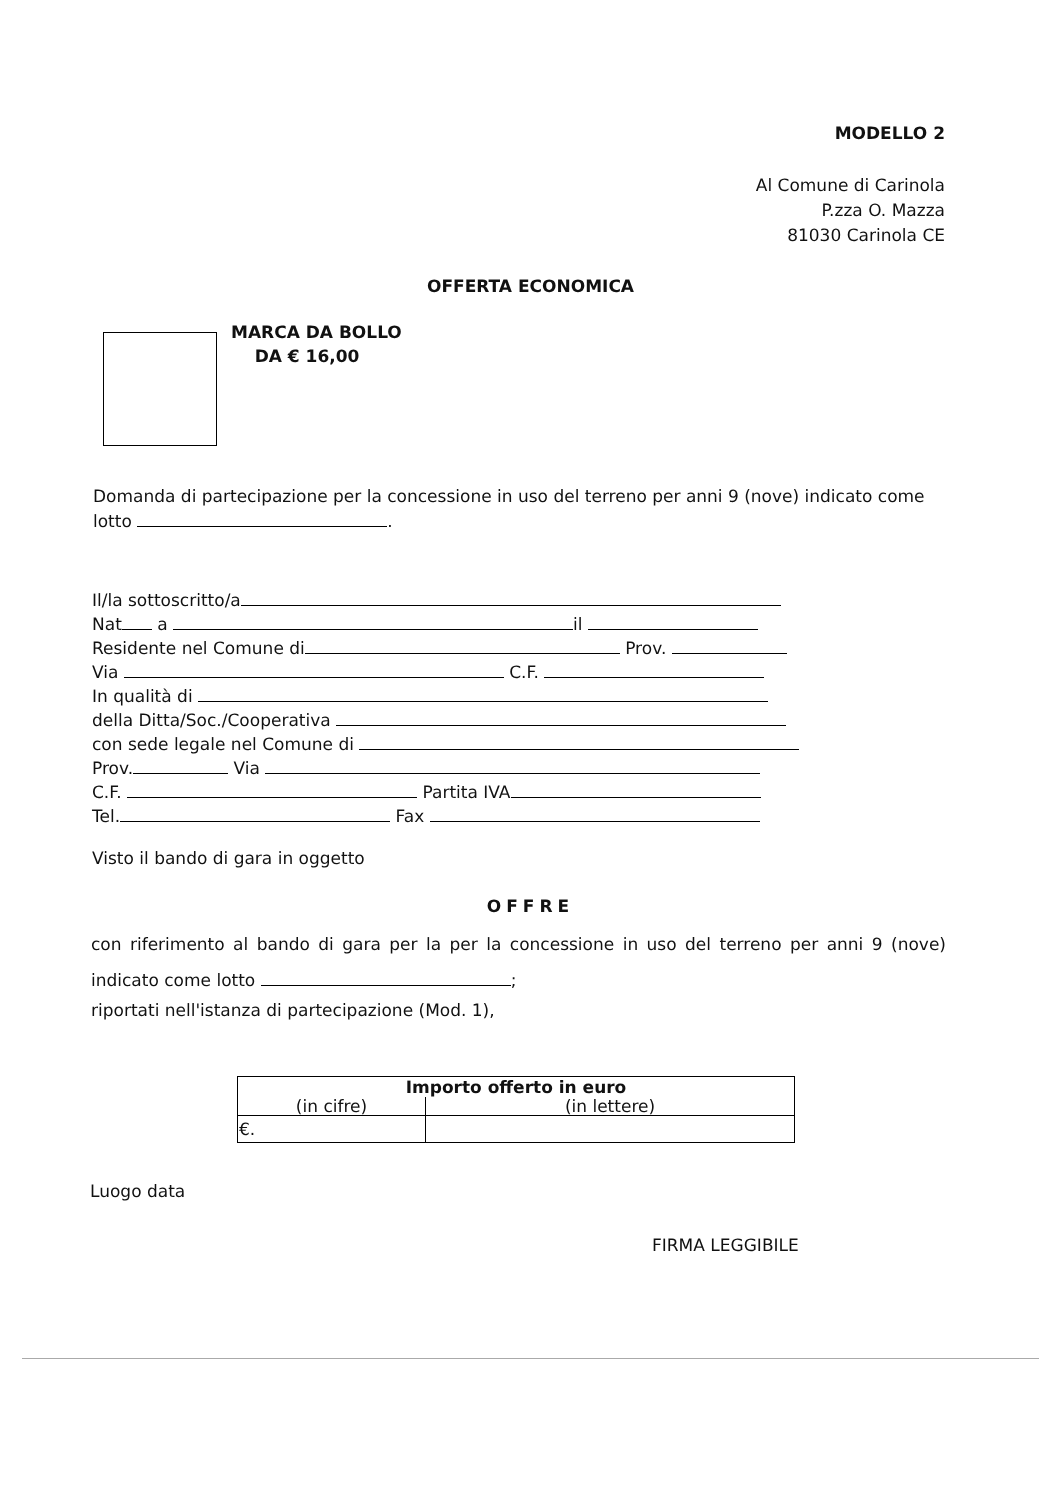MODELLO 2
Al Comune di Carinola
P.zza O. Mazza
81030 Carinola CE
OFFERTA ECONOMICA
MARCA DA BOLLO
DA € 16,00
Domanda di partecipazione per la concessione in uso del terreno per anni 9 (nove) indicato come lotto .
Il/la sottoscritto/a
Nat a il
Residente nel Comune di Prov.
Via C.F.
In qualità di
della Ditta/Soc./Cooperativa
con sede legale nel Comune di
Prov. Via
C.F. Partita IVA
Tel. Fax
Visto il bando di gara in oggetto
OFFRE
con riferimento al bando di gara per la per la concessione in uso del terreno per anni 9 (nove) indicato come lotto ;
riportati nell'istanza di partecipazione (Mod. 1),
| Importo offerto in euro | |
| --- | --- |
| (in cifre) | (in lettere) |
| €. | |
Luogo data
FIRMA LEGGIBILE